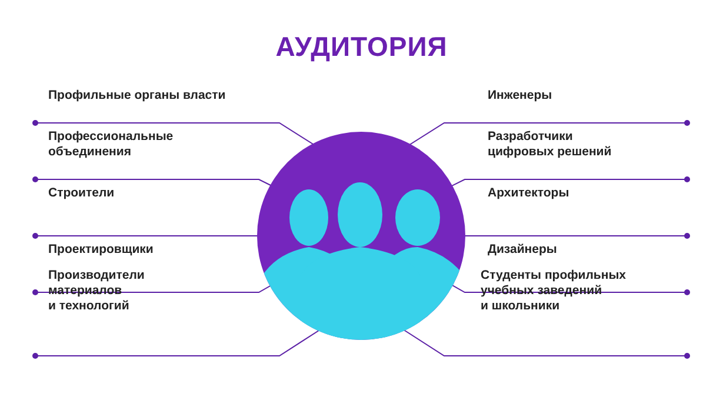АУДИТОРИЯ
Профильные органы власти
Профессиональные
объединения
Строители
Проектировщики
Производители
материалов
и технологий
Инженеры
Разработчики
цифровых решений
Архитекторы
Дизайнеры
Студенты профильных
учебных заведений
и школьники